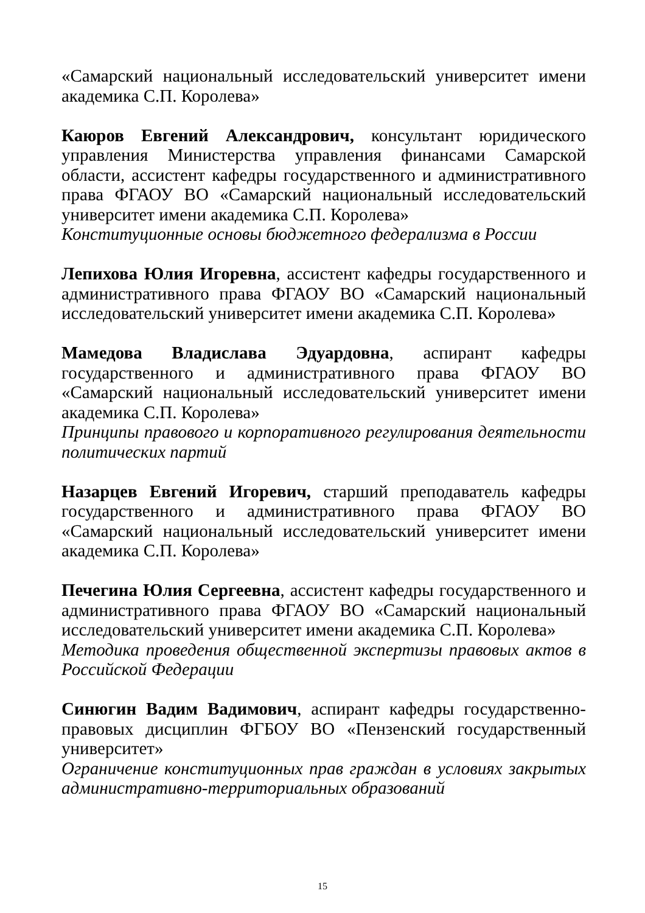«Самарский национальный исследовательский университет имени академика С.П. Королева»
Каюров Евгений Александрович, консультант юридического управления Министерства управления финансами Самарской области, ассистент кафедры государственного и административного права ФГАОУ ВО «Самарский национальный исследовательский университет имени академика С.П. Королева»
Конституционные основы бюджетного федерализма в России
Лепихова Юлия Игоревна, ассистент кафедры государственного и административного права ФГАОУ ВО «Самарский национальный исследовательский университет имени академика С.П. Королева»
Мамедова Владислава Эдуардовна, аспирант кафедры государственного и административного права ФГАОУ ВО «Самарский национальный исследовательский университет имени академика С.П. Королева»
Принципы правового и корпоративного регулирования деятельности политических партий
Назарцев Евгений Игоревич, старший преподаватель кафедры государственного и административного права ФГАОУ ВО «Самарский национальный исследовательский университет имени академика С.П. Королева»
Печегина Юлия Сергеевна, ассистент кафедры государственного и административного права ФГАОУ ВО «Самарский национальный исследовательский университет имени академика С.П. Королева»
Методика проведения общественной экспертизы правовых актов в Российской Федерации
Синюгин Вадим Вадимович, аспирант кафедры государственно-правовых дисциплин ФГБОУ ВО «Пензенский государственный университет»
Ограничение конституционных прав граждан в условиях закрытых административно-территориальных образований
15